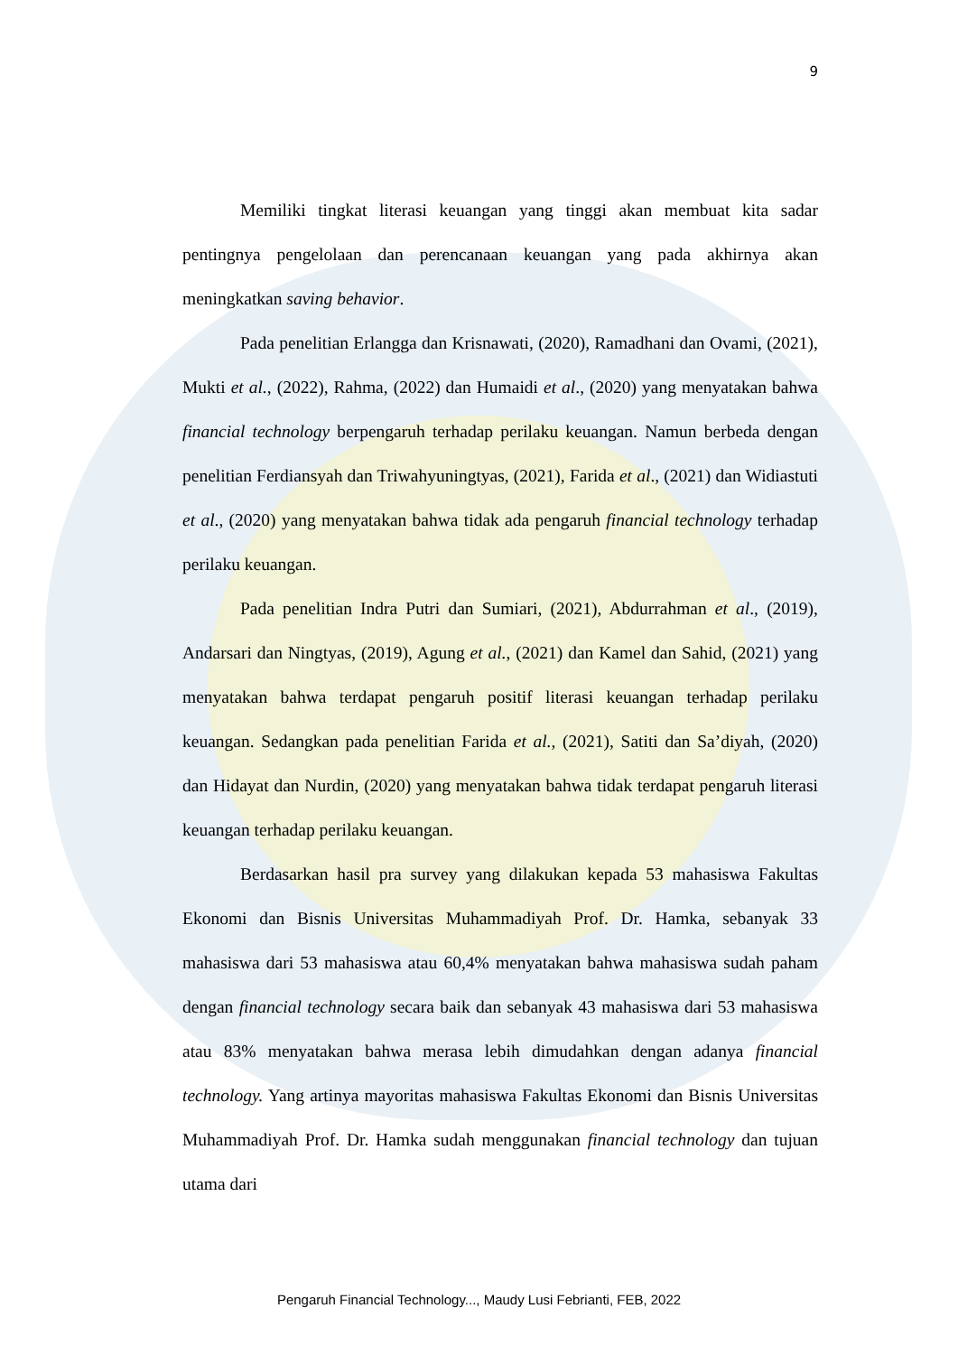9
Memiliki tingkat literasi keuangan yang tinggi akan membuat kita sadar pentingnya pengelolaan dan perencanaan keuangan yang pada akhirnya akan meningkatkan saving behavior.
Pada penelitian Erlangga dan Krisnawati, (2020), Ramadhani dan Ovami, (2021), Mukti et al., (2022), Rahma, (2022) dan Humaidi et al., (2020) yang menyatakan bahwa financial technology berpengaruh terhadap perilaku keuangan. Namun berbeda dengan penelitian Ferdiansyah dan Triwahyuningtyas, (2021), Farida et al., (2021) dan Widiastuti et al., (2020) yang menyatakan bahwa tidak ada pengaruh financial technology terhadap perilaku keuangan.
Pada penelitian Indra Putri dan Sumiari, (2021), Abdurrahman et al., (2019), Andarsari dan Ningtyas, (2019), Agung et al., (2021) dan Kamel dan Sahid, (2021) yang menyatakan bahwa terdapat pengaruh positif literasi keuangan terhadap perilaku keuangan. Sedangkan pada penelitian Farida et al., (2021), Satiti dan Sa’diyah, (2020) dan Hidayat dan Nurdin, (2020) yang menyatakan bahwa tidak terdapat pengaruh literasi keuangan terhadap perilaku keuangan.
Berdasarkan hasil pra survey yang dilakukan kepada 53 mahasiswa Fakultas Ekonomi dan Bisnis Universitas Muhammadiyah Prof. Dr. Hamka, sebanyak 33 mahasiswa dari 53 mahasiswa atau 60,4% menyatakan bahwa mahasiswa sudah paham dengan financial technology secara baik dan sebanyak 43 mahasiswa dari 53 mahasiswa atau 83% menyatakan bahwa merasa lebih dimudahkan dengan adanya financial technology. Yang artinya mayoritas mahasiswa Fakultas Ekonomi dan Bisnis Universitas Muhammadiyah Prof. Dr. Hamka sudah menggunakan financial technology dan tujuan utama dari
Pengaruh Financial Technology..., Maudy Lusi Febrianti, FEB, 2022